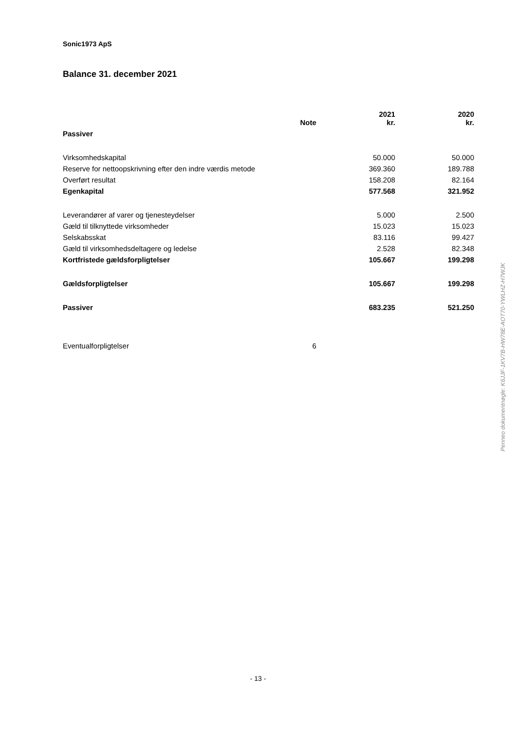Sonic1973 ApS
Balance 31. december 2021
| | Note | 2021 kr. | 2020 kr. |
| --- | --- | --- | --- |
| Passiver | | | |
| Virksomhedskapital | | 50.000 | 50.000 |
| Reserve for nettoopskrivning efter den indre værdis metode | | 369.360 | 189.788 |
| Overført resultat | | 158.208 | 82.164 |
| Egenkapital | | 577.568 | 321.952 |
| Leverandører af varer og tjenesteydelser | | 5.000 | 2.500 |
| Gæld til tilknyttede virksomheder | | 15.023 | 15.023 |
| Selskabsskat | | 83.116 | 99.427 |
| Gæld til virksomhedsdeltagere og ledelse | | 2.528 | 82.348 |
| Kortfristede gældsforpligtelser | | 105.667 | 199.298 |
| Gældsforpligtelser | | 105.667 | 199.298 |
| Passiver | | 683.235 | 521.250 |
| Eventualforpligtelser | 6 | | |
Penneo dokumentnøgle: K6JJF-1KV7B-HW78E-AOT70-YWLHZ-H7WJK
- 13 -